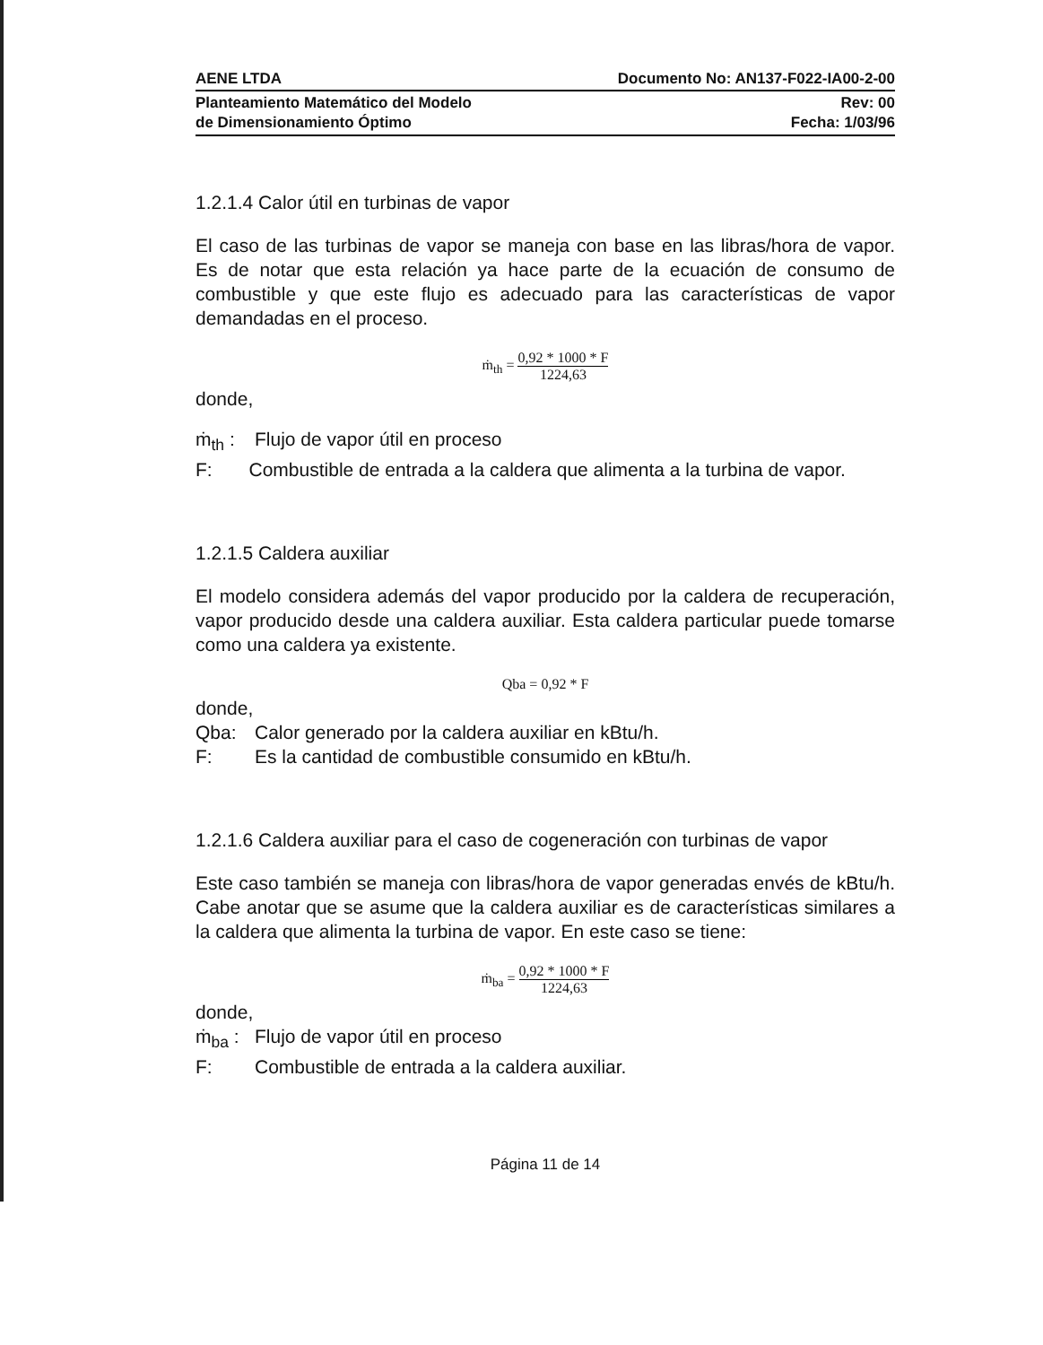AENE LTDA Documento No: AN137-F022-IA00-2-00
Planteamiento Matemático del Modelo
de Dimensionamiento Óptimo Rev: 00
Fecha: 1/03/96
1.2.1.4 Calor útil en turbinas de vapor
El caso de las turbinas de vapor se maneja con base en las libras/hora de vapor. Es de notar que esta relación ya hace parte de la ecuación de consumo de combustible y que este flujo es adecuado para las características de vapor demandadas en el proceso.
ṁ<sub>th</sub> = 0,92 * 1000 * F 1224,63
donde,
ṁ<sub>th</sub> : Flujo de vapor útil en proceso
F: Combustible de entrada a la caldera que alimenta a la turbina de vapor.
1.2.1.5 Caldera auxiliar
El modelo considera además del vapor producido por la caldera de recuperación, vapor producido desde una caldera auxiliar. Esta caldera particular puede tomarse como una caldera ya existente.
Qba = 0,92 * F
donde,
Qba: Calor generado por la caldera auxiliar en kBtu/h.
F: Es la cantidad de combustible consumido en kBtu/h.
1.2.1.6 Caldera auxiliar para el caso de cogeneración con turbinas de vapor
Este caso también se maneja con libras/hora de vapor generadas envés de kBtu/h. Cabe anotar que se asume que la caldera auxiliar es de características similares a la caldera que alimenta la turbina de vapor. En este caso se tiene:
ṁ<sub>ba</sub> = 0,92 * 1000 * F 1224,63
donde,
ṁ<sub>ba</sub> : Flujo de vapor útil en proceso
F: Combustible de entrada a la caldera auxiliar.
Página 11 de 14